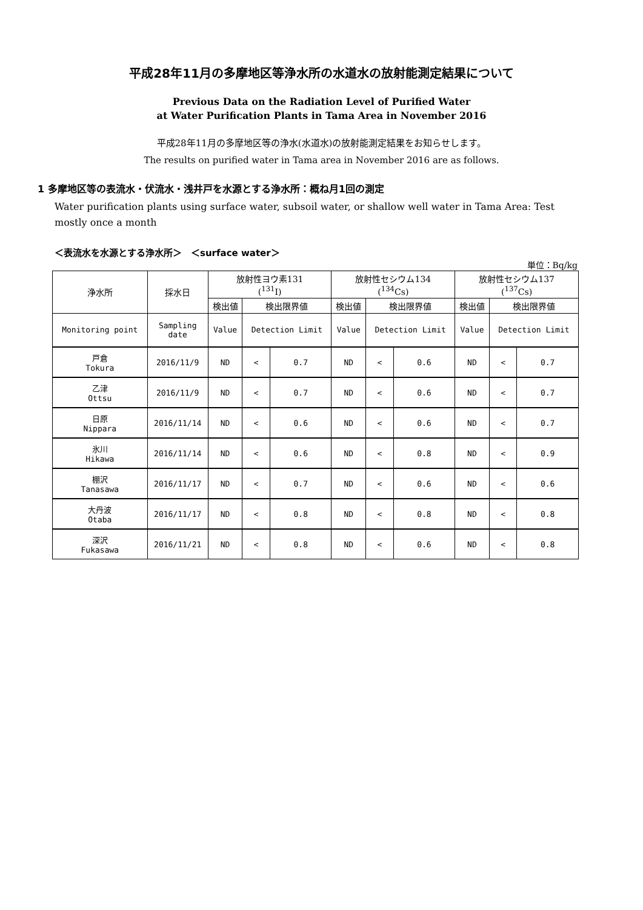平成28年11月の多摩地区等浄水所の水道水の放射能測定結果について
Previous Data on the Radiation Level of Purified Water
at Water Purification Plants in Tama Area in November 2016
平成28年11月の多摩地区等の浄水(水道水)の放射能測定結果をお知らせします。
The results on purified water in Tama area in November 2016 are as follows.
1 多摩地区等の表流水・伏流水・浅井戸を水源とする浄水所：概ね月1回の測定
Water purification plants using surface water, subsoil water, or shallow well water in Tama Area: Test mostly once a month
＜表流水を水源とする浄水所＞　＜surface water＞
単位：Bq/kg
| 浄水所 | 採水日 | 放射性ヨウ素131 (<sup>131</sup>I) | | | 放射性セシウム134 (<sup>134</sup>Cs) | | | 放射性セシウム137 (<sup>137</sup>Cs) | | |
| --- | --- | --- | --- | --- | --- | --- | --- | --- | --- | --- |
| | | 検出値 | 検出限界値 | | 検出値 | 検出限界値 | | 検出値 | 検出限界値 | |
| Monitoring point | Sampling date | Value | Detection Limit | | Value | Detection Limit | | Value | Detection Limit | |
| 戸倉 Tokura | 2016/11/9 | ND | < | 0.7 | ND | < | 0.6 | ND | < | 0.7 |
| 乙津 Ottsu | 2016/11/9 | ND | < | 0.7 | ND | < | 0.6 | ND | < | 0.7 |
| 日原 Nippara | 2016/11/14 | ND | < | 0.6 | ND | < | 0.6 | ND | < | 0.7 |
| 氷川 Hikawa | 2016/11/14 | ND | < | 0.6 | ND | < | 0.8 | ND | < | 0.9 |
| 棚沢 Tanasawa | 2016/11/17 | ND | < | 0.7 | ND | < | 0.6 | ND | < | 0.6 |
| 大丹波 Otaba | 2016/11/17 | ND | < | 0.8 | ND | < | 0.8 | ND | < | 0.8 |
| 深沢 Fukasawa | 2016/11/21 | ND | < | 0.8 | ND | < | 0.6 | ND | < | 0.8 |